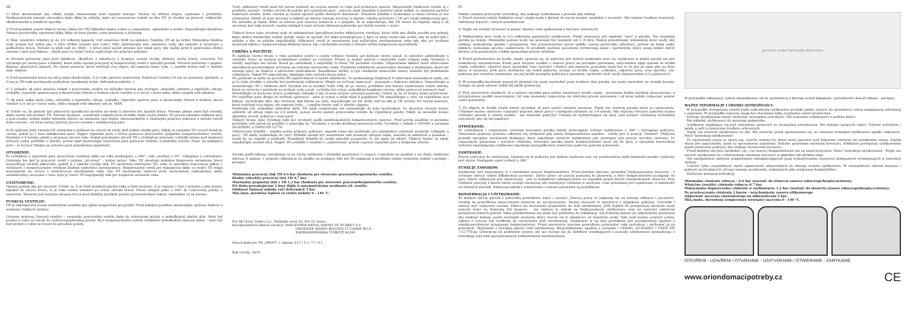SK
1/ Silné akutermické dno vďaka svojim vlastnostiam šetrí tepelnú energiu. Varíme na nižšom stupni, vypíname v predstihu. Naakumulovaná energia odovzdáva teplo ďalej do nádoby, teplo sa rovnomerne rozloží na dne TH. Je vhodný na plynové, elektrické, sklokeramické a indukčné sporáky.
2/ Pred použitím umyte tlakový hrniec (ďalej len TH) dôkladne teplou vodou so saponátom, opláchnite a osušte. Nepoužívajte abrazívne čistiace prostriedky, agresívne látky, látky na báze piesku, ostré predmety a drôtenky.
3/ Max. množstvo tekutiny je do 2/3 celkovej kapacity (viď označenie MAX na nádobe). Neplňte TH až po hrdlo! Minimálna hladina vody nesmie byť nižšia ako ¼ litra (Nikdy nevarte bez vody!) Vždy dodržiavajte min. množstvo vody, aby nedošlo k vyvareniu a poškodeniu hrnca. Nesmie sa plniť nad zn. MAX – v hrnci musí zostať priestor pre vznik pary, aby mohlo prísť k správnemu efektu varenia v pare pod tlakom – obsah pary vo vnútri hrnca ovplyvňuje čas prípravy pokrmu!
4/ Nevarte potraviny typu pyré (jablkové, ríbezľové, z rebarbory...), krupicu, ovsené vločky, obilniny, suchý hrach, cestoviny. Tie vytvárajú pri varení penu a bubliny, ktoré môžu upchať pracovný aj bezpečnostný ventil a spôsobiť pretlak. Nevarte potraviny v papieri, tkanine, plastových obaloch. Pri varení potravín, ktoré zväčšujú svoj objem, ale nepenia (napr. ryža...), neplňte hrniec nad ½ daného max. objemu.
5/ Pred postavením hrnca na zdroj tepla skontrolujte, či je veko správne uzatvorené, funkčnosť ventilov (či nie sú zanesené, upchaté), a či nie je TH inak mechanicky poškodený (prasknutý úchyt, deformácia nádoby...)
6/ V prípade, ak para nezačne unikať z pracovného ventilu na začiatku varenia ako zvyčajne, okamžite odstavte z tepelného zdroja, ochlaďte, vypustite opatrne paru a skontrolujte čistotu a funkciu oboch ventilov a či nie je v hrnci málo, alebo naopak veľa tekutiny.
7/ Ak para uniká okolo veka, odstráňte z tepelného zdroja, ochlaďte, vypustite opatrne paru a skontrolujte čistotu a funkciu oboch ventilov a či nie je v hrnci málo, alebo naopak veľa tekutiny nad zn. MAX.
8/ Uistite sa, že plameň (pri plynových sporákoch) nesiaha na steny a zahrieva len spodok hrnca. Priemer platne musí byť rovnaký, alebo menší než priemer TH. Varenie na plyne – používajte rozptylovaciu mriežku alebo varnú platňu. Pri prvom náznaku unikania pary z pracovného ventilu znížte intenzitu ohrevu na minimum (pre lepšiu, ekonomickejšiu a chutnejšiu prípravu pokrmu) a začnite merať dobu varenia – až teraz začína správny proces varenia v natlakovanej pare.
9/ Po uplynutí doby varenia TH odstavíme a môžeme ho otvoriť až vtedy, keď unikne všetka para. Nikdy sa nesnažte TH otvoriť ihneď po varení, pokiaľ je v ňom natlakovaná para. Najprv vypustite paru z hrnca pomocou pracovného (prípadne bezpečnostného) ventilu. Nechajte 3-4 minúty odstáť a až potom otvorte veko. Pokiaľ potrebujete otvoriť TH v rýchlejšom intervale, schlaďte hrniec pod studenou tečúcou vodou približne 1 minútu, potom opäť skontrolujte vypustenie pary pomocou ventilov a následne otvorte. Pozor na unikajúcu paru – je horúca! Dbajte na ochranu proti prípadnému popáleniu!
OTVORENIE:
Po ochladení a vypustení pary pracovným ventilom páku na veku preklopíme o 180°, veko otočíme o 90°, vyklopíme a odstránime. Otvárajte len keď je pracovný ventil v polohe „otvorený“ – kolmo nahor! Veko TH obsahuje unikátne blokovacie zariadenie, ktoré neumožňuje otvárať páku/veko, pokiaľ je v nádobe vysoký tlak. Pri správnom uzatvorení TH, veko so špeciálne tvarovanou pákou v súčinnosti s bezpečnostným ventilom blokujú uzatvárací mechanizmus. Bezpečnostný ventil pri stúpajúcom tlaku vo vnútri TH stúpa automaticky do otvoru v uzatváracom mechanizme veka, čím TH mechanicky uzatvorí proti nechcenému (náhodnému alebo nežiadúcemu) otvoreniu v čase, kým je vnútri TH nepripustný tlak pre bezpečné otvorenie veka.
UZATVORENIE:
Opačný postup ako pri otvorení. Uistite sa, či je čistá dotyková plocha veka a čisté tesnenie, či je rameno v líniі s úchytmi a jeho koniec zapadol do otvoru hrnca, či je veko riadne usadené po celom obvode hrnca. Potom sklopte páku o 180° do vodorovnej polohy a uzatvorte. Tesnenie pod horným okrajom hrnca pred každým použitím potrite potravinárskym tukom, minimálne 1x za mesiac.
FUNKCIA VENTILOV:
TH je zabezpečený troma nezávislými ventilmi pre úplnú bezpečnosť pri použití. Pred každým použitím skontrolujte správnu funkciu a usadenie všetkých ventilov.
Uistenie správnej činnosti ventilov – ramienko pracovného ventilu dajte do vodorovnej polohy a niekoľkokrát stlačte dole. Musí byť pružné a voľne sa vracať do vodorovnej/pôvodnej polohy. Kryt bezpečnostného ventilu vytiahnite niekoľkokrát smerom nahor – musí byť tiež pružný a voľne sa vracať do pôvodnej polohy.
Tretí, silikónový ventil musí byť pevne usadený na svojom mieste vo veku pod prítlačnou sponou. Skontrolujte funkčnosť ventilu aj v priebehu varenia – krátko otvorte do polohy pre vypustenie pary – para by mala okamžite a masívne začať unikať, čo znamená správnu funkčnosť ventilu. Dobu varenia je možné upraviť podľa vlastných skúseností. Priložená tabuľka s hodnotami a časmi varenia je len orientačná. Záleží od typu suroviny a taktiež od objemu varenej suroviny a objemu voľného priestoru v TH pre vznik natlakovanej pary. Na začiatku je lepšie držať sa mierne pod časovou hranicou a v prípade, že to nepostačuje, dať TH znovu na tepelný zdroj a už otvorený, bez veka dovariť / možné dokúpiť k tomu určenú sklenenú pokrievku pre bežné varenie v hrnci.
Tlakové hrnce tejto výrobnej rady sú zabezpečené špeciálnym tretím silikónovým ventilom, ktorý slúži ako ďalšia poistka pre prípad, keby obidva štandardné ventily zlyhali, alebo sa upchali. Pri tlaku presahujúcom 2 bary sa tento ventil sám uvoľní, aby sa znížil tlak v nádobe a aby sa nádoba nepoškodila. Silikónový ventil je umiestnený pod prítlačným mechanizmom veka tak, aby pri uvoľnení neohrozil nikoho v bezprostrednej blízkosti hrnca. Ide o technickú novinku z dôvodu väčšej bezpečnosti spotrebiteľa.
ÚDRŽBA A POUŽITIE:
Po každom varení hrniec a veko poriadne umyte a osušte vrátane ventilov, pri bežnom varení aspoň 1x mesačne odskrutkujte a vyčistite. Pozor na správne poskladanie ventilov po vyčistení. Hrniec je možné umývať v umývačke riadu vrátane veka. Tesnenie a ventily umývajte len ručne! Ihneď po odstránení z umývačky či drezu TH poriadne vysušte. Odporúčame taktiež časté ošetrovanie špeciálnymi prostriedkami určenými na ochranu nerezového riadu. Predídete nežiadúcim senzorickým zmenám a sfarbeniam, ktoré ale nemajú vplyv na funkciu a zdravotnú nezávadnosť. Zanedbanie údržby a tým vzniknuté senzorické zmeny nemôžu byť predmetom reklamácie. Pokiaľ TH nepoužívate, skladujte veko otočené dnom nahor.
Pri prehriatí sa môže na povrchu TH objaviť fialové či hnedé zafarbenie. To neobmedzuje funkčnosť či zdravotnú nezávadnosť riadu, nie je to vada výrobku a nemôže byť predmetom reklamácie. Dbajte na zvýšenú opatrnosť – pracujete s tlakovou nádobou. Nepoužívajte a nenechávajte TH v blízkosti detí! Výrobok nie je hračka! Soľte vždy až po varení, predídete tým bielym usadeninám vnútri nádoby, ktoré sa vytvoria v závislosti na tvrdosti vody a pod., vyčistíte ich octom, niekoľkými kvapkami citrónu, alebo pastou na nerezový riad.
Nedotýkajte sa horúceho hrnca, používajte chňapky a iné, k tomu určené ochranné pomôcky. Uistite sa, že sú úchyty dobre pripevnené. Pri vypúšťaní pary dbajte na zvýšenú opatrnosť – para je vriaca a môže dôjsť k popáleniu! TH nepoužívajte v rúre, na vyprážanie pod tlakom, neotvárajte skôr, ako vnútorný tlak klesne na nulu, nepoužívajte na iné účely, než na aké je TH určený. Pri varení potravín, ktoré zväčšujú svoj objem, ale nepenia (ryža,...) neplňte hrniec nad ½ daného objemu.
Používajte len originálne náhradné diely, TH nijak neupravujte ani nezasahujte do jeho konštrukcie. Po skončení varenia hrniec odstavte od zdroja tepla na 3-4 minúty, potom otočte polohu pracovného ventilu do vypúšťacej polohy. Nikdy sa nesnažte hrniec okamžite otvoriť, pokiaľ je v ňom para!
Tlakový hrniec tejto výrobnej rady bol vyrobený podľa medzinárodných bezpečnostných smerníc. Pred prvým použitím si poriadne prečítajte celý návod na použitie a uchovajte ho. Vyrobený z vysoko kvalitnej nerezovej ocele. Vyrobený v súlade s CE0045 a normami 2014/68/EC a TS455 EN 12778.
Odizolované držadlá – nepália počas prípravy pokrmov, napriek tomu ale používajte pri manipulácii ochranné pomôcky (chňapky a pod.). TH nikdy nevkladajte do rúry! Držadlá nesmú byť umiestnené nad priamym zdrojom tepla, nemôžu sa nahrievať a podobne – mohli by sa rozpáliť a poškodiť. Rozpálené držadlá by mohli spôsobiť poranenie, či inú ujmu na zdraví. Tlakový hrniec sa nikdy nepokúšajte otvárať silou. Najprv TH ochlaďte s ventilmi v „uzatvorenej“ polohe a potom vypustite paru a bezpečne otvorte.
Záruka podľa zákona, nevzťahuje sa na chyby vzniknuté v dôsledku používania v rozpore s návodom na použitie a na chyby vzniknuté úderom či pádom. V prípade reklamácie sa obráťte na predajcu, kde bol TH zakúpený a predložte riadne vystavený doklad o predaji – paragón.
Minimálny pracovný tlak TH 0,6 bar (hodnota pre otvorenie pracovného/poistného ventilu).
Riadny (obvyklý) pracovný tlak TH 0,7 bar.
Maximálny prípustný tlak v TH 1,2 bar (hodnota pre otvorenie pracovného/poistného ventilu).
Pri tlaku presahujúcom 2 bary dôjde k automatickému uvoľneniu síl. ventilu.
Odolnosť tlakovej nádoby voči deformácii 5 bar.
Min./max. povolená teplota vo vnútri nádoby 0 - 140 °C.
Pre SK Orion Trade s.r.o., Pezinská cesta 30, 903 01 Senec.
Korešpondenční adresa výrobce: HASCEVHER METAL SANAYI VE TICARET A.S
ORGANIZE SANAYI BOLGESI 17 CADDE NO:4
KAHRAMANMARAS TURKIYE 46100
Návod platí pre TH „PROFI“ v objeme 3,5 l / 5 l / 7 l / 9 l.
Rok výroby: 2019.
PL
Należy uważnie przeczytać instrukcję, aby uniknąć uszkodzenia z powodu złej obsługi.
1/ Przed użyciem należy dokładnie umyć ciepłą wodą z płynem do mycia naczyń, wypłukać i wysuszyć. Nie używać środków ściernych, substancji żrących i ostrych przedmiotów.
2/ Nigdy nie zawijać żywności w papier, tkaniny oraz opakowania z tworzyw sztucznych.
3/ Maksymalna ilość wody to 2/3 całkowitej pojemności szybkowaru. Punkt oznaczony jest napisem "max" w garnku. Nie wypełniaj garnka po brzegi. Minimalny poziom wody nie powinien być mniejszy niż 1 /4 litra. Należy przestrzegać minimalnej ilości wody, aby uniknąć uszkodzenia garnka i przypalenia. Nie przygotowywać puree (jabłko czarna porzeczka, rabarbar), potraw na bazie mąki, płatków, suszonego grochu, makaronów. Te produkty podczas gotowania wytwarzają piane i pęcherzyki, które mogą zatkać zawór główny oraz pomocniczy a także spowodują wzrost ciśnienia.
4/ Przed postawieniem na źródło ciepła, upewnij się, że pokrywa jest dobrze zamknięta oraz czy szybkowar w żaden sposób nie jest uszkodzony mechanicznie. Kiedy para zaczyna uciekać z zaworu pracy na początku gotowania, natychmiast zdjąć garnek ze źródła ciepła, ochłodzić, odpuścić parę, sprawdzić stan czystości i funkcji obu zaworów, powodem może być to że jest za mało albo za dużo płynu w naczyniu. Jeśli para wydobywa się wokół pokrywy, usunąć ze źródła ciepła, ochłodzić, odpuścić parę, oraz określić, czy: pokrywa jest szczelnie zamknięta, nie ma brudu pomiędzy pokrywą a garnkiem, sprawdzić ilość wody (dopuszczalne 2/3 pojemności).
5/ W przypadku kuchenek gazowych płomień nie może wychodzić poza średnice dna garnka, nie może nachodzić na ścianki boczne. Gotując na gazie używać siatki lub płytki grzewczej.
6/ Przy pierwszych oznakach, że z zaworu wycieka para należy zmniejszyć źródło ciepła - gotowanie będzie bardziej ekonomiczne, a przygotowane posiłki smaczniejsze. Od tego momentu rozpoczyna się właściwy proces gotowania i od teraz należy rozpocząć pomiar czasu gotowania.
7/ Po zdjęciu ze źródła ciepła należy poczekać aż para opuści wnętrze naczynia. Nigdy nie otwieraj garnka zaraz po ugotowaniu. Ciśnienie można częściowo rozprężyć poprzez zawór pracy i następnie odstawić na 3-4 minuty. Aby szybciej otworzyć pokrywę można schłodzić garnek w zimnej wodzie - nie zanurzać pokrywy! Uważaj na wydobywająca się parę -jest gorąca! Zachowaj szczególną ostrożność aby się nie poparzyć.
OTWIERANIE:
Po ochłodzeniu i rozprężeniu ciśnienia wewnątrz garnka należy przeciągnąć uchwyt szybkowaru o 180° i wyciągnąć pokrywę. Otwieranie pokrywy powinno odbywać się wyłącznie gdy zawór bezpieczeństwa opadnie - wtedy jest w pozycji "otwarte". Pokrywa posiada specjalny mechanizm blokujący, który zapobiega otwarciu szybkowaru gdy wewnątrz jest jeszcze wysokie ciśnienie. Po rozpoczęciu gotowania i wzroście ciśnienia, wewnątrz garnka zawór bezpieczeństwa unosi się do góry, a specjalna konstrukcja uchwytu zamykającego szybkowar zapobiega przypadkowym otwarciem pokrywy podczas gotowania.
ZAMYKANIE:
Proces odwrotny do otwierania. Upewnij się że pokrywa jest dobrze osadzona oraz czy powierzchnia styku krawędzi garnka i pokrywy jest czysta. Następnie opuść uchwyt o 180°.
FUNKCJE ZAWORÓW:
Szybkowar jest wyposażony w 3 niezależne zawory bezpieczeństwa. Przed każdym użyciem sprawdzić funkcjonowanie zaworów - 2 ruchome zawory należy kilkakrotnie poruszyć. Zawór pracy od pozycji poziomej do pionowej, a zwór bezpieczeństwa pociągnąć do góry. Zawór silikonowy jest nieruchomy - jest to dodatkowe zabezpieczenie na wypadek awarii dwóch standardowych zaworów. Przy ciśnieniu powyżej 2 barów zawór zostaje uwolniony aby zmniejszyć ciśnienie w naczyniu. Czas gotowania jest regulowany w zależności od własnych potrzeb. Załączona tabela z wartościami i czasem gotowania są przybliżone.
KONSERWACJA I UŻYTKOWANIE:
Po każdym użyciu garnek z pokrywką prawidłowo umyć i osuszyć. Zawory pracy co najmniej raz na miesiąc odkręcić i wyczyścić. Uważaj na prawidłowe zamocowanie zaworów po wyczyszczeniu. Można stosować w zmywarce z wyjątkiem pokrywy. Uszczelki i zawory myć wyłącznie ręcznie. Zaleca się stosowanie preparatów do stali nierdzewnej. Jeśli dojdzie do przegrzania naczynie może zmienić kolor na fioletowy lub brązowy - nie wpływa to jednak na funkcjonalność szybkowaru oraz na wartości odżywcze przygotowywanych potraw. Takie przebarwienie nie może być podstawą do reklamacji. Sól dodawaj zawsze po zakończeniu gotowania aby uniknąć białego osadu wewnątrz naczynia, który tworzy się w zależności od twardości wody. Taki osad można oczyścić octem, sokiem z cytryny lub środkiem do czyszczenia stali nierdzewnej. Szybkowar w tej linii produktów jest produkowany zgodnie z międzynarodowymi przepisami bezpieczeństwa. Przed pierwszym użyciem prawidłowo przeczytać całą instrukcję i zachować ją na przyszłość. Wykonane z wysokiej jakości stali nierdzewnej. Wyprodukowano zgodnie z normami i CE0045; 2014/68/EC i TS455 EN +12.778-ga. Gwarancja na podstawie ustawy, ale nie stosuje się do defektów wynikających z powodu użytkowania niezgodnego z instrukcją oraz wad spowodowanych uszkodzeniem mechanicznym.
pressure cooker lid handle illustration
W przypadku reklamacji, należy skontaktować się ze sprzedawcą u którego został zakupiony i przedstawić dowód zakupu - paragon.
WAŻNE INFORMACJE I ŚRODKI OSTROŻNOŚCI:
- W przypadku wystąpienia usterki bądź uszkodzenia szybkowaru produkt należy zwrócić do sprzedawcy celem zasięgnięcia informacji o naprawie. W przypadku naprawy mogą być stosowane tylko oryginalne części producenta.
- Podczas użytkowania należy zachować szczególna ostrożność. Nie zostawiać szybkowaru w pobliżu dzieci.
- Nie wkładać szybkowaru do gorącego piekarnika.
- Szybkowar znajdujący się pod ciśnieniem, przenosić ze szczególną ostrożnością. Nie dotykać gorących części. Używać uchwytów i gałek, a jeśli to konieczne środków ochronnych.
- Nigdy nie otwierać szybkowaru na siłę. Nie otwierać przed upewnieniem się, że ciśnienie wewnątrz szybkowaru spadło całkowicie. Patrz "instrukcja użytkowania".
- Po ugotowaniu mięsa ze skórą (np. ozorów wołowych), które może pęcznieć pod wpływem ciśnienia nie przekłuwać mięsa, dopóki skóra jest napęczniała, może to spowodować oparzenia. Podczas gotowania ziarnistej żywności, delikatnie potrząsnąć szybkowarem przed otwarciem pokrywy, aby uniknąć wyrzucenia żywności.
- Przed każdym użyciem sprawdzić czy „czy zawory bezpieczeństwa nie są zanieczyszczone. Patrz "instrukcja użytkowania". Nigdy nie używać szybkowaru do ciśnieniowego smażenia żywności w głębokim lub płytkim oleju.
- Nie manipulować żadnymi urządzeniami zabezpieczającymi poza wykonywaniem czynności obsługowych wymienionych w instrukcji obsługi.
- Używać tylko oryginalnych części zapasowych odpowiednich do danego modelu szybkowaru. W szczególności używać korpusu i pokrywy pochodzących od tego samego producenta, wskazanych jako wzajemnie kompatybilne.
- Zachować niniejszą instrukcję.
Minimalne ciśnienie robocze - 0,6 bar (wartość do otwarcia zaworu roboczego/bezpieczeństwa).
Właściwe (zwykle) ciśnienie robocze 0,7 bar.
Maksymalne dopuszczalne ciśnienie w szybkowarze 1,2 bar (wartość do otwarcia zaworu roboczego/bezpieczeństwa).
Po przekroczeniu ciśnienia 2 barów - uruchomienie zaworu silikonowego.
Odporność naczynia ciśnieniowego na odkształcenia 5 bar.
Min./maks. dozwolona temperatura wewnątrz naczynia 0 - 140 °C.
OTEVŘENÍ - UZAVŘENÍ / OTVÁRANIE - UZATVÁRANIE / OTWIERANIE - ZAMYKANIE
www.oriondomacipotreby.cz CE